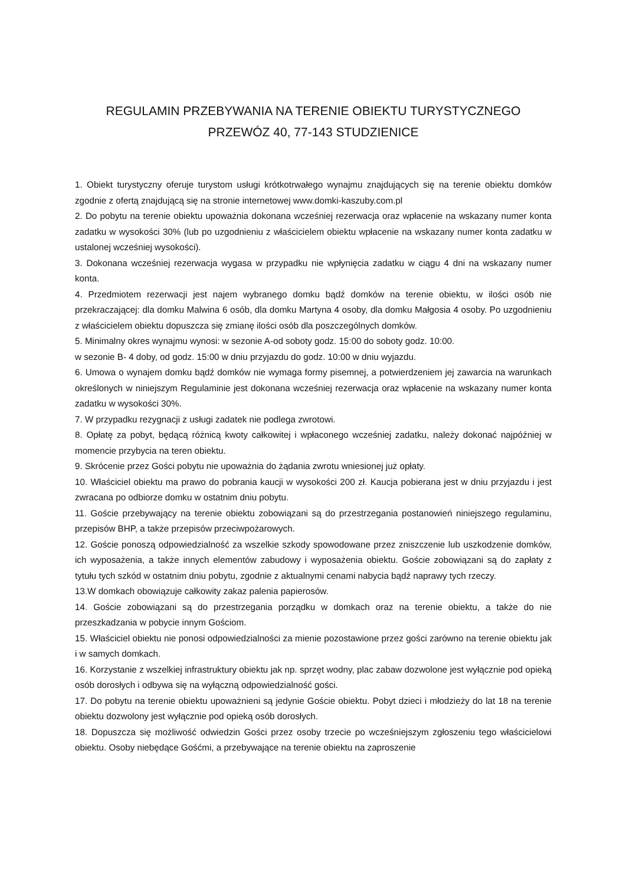REGULAMIN PRZEBYWANIA NA TERENIE OBIEKTU TURYSTYCZNEGO
PRZEWÓZ 40, 77-143 STUDZIENICE
1. Obiekt turystyczny oferuje turystom usługi krótkotrwałego wynajmu znajdujących się na terenie obiektu domków zgodnie z ofertą znajdującą się na stronie internetowej www.domki-kaszuby.com.pl
2. Do pobytu na terenie obiektu upoważnia dokonana wcześniej rezerwacja oraz wpłacenie na wskazany numer konta zadatku w wysokości 30% (lub po uzgodnieniu z właścicielem obiektu wpłacenie na wskazany numer konta zadatku w ustalonej wcześniej wysokości).
3. Dokonana wcześniej rezerwacja wygasa w przypadku nie wpłynięcia zadatku w ciągu 4 dni na wskazany numer konta.
4. Przedmiotem rezerwacji jest najem wybranego domku bądź domków na terenie obiektu, w ilości osób nie przekraczającej: dla domku Malwina 6 osób, dla domku Martyna 4 osoby, dla domku Małgosia 4 osoby. Po uzgodnieniu z właścicielem obiektu dopuszcza się zmianę ilości osób dla poszczególnych domków.
5. Minimalny okres wynajmu wynosi: w sezonie A-od soboty godz. 15:00 do soboty godz. 10:00.
w sezonie B- 4 doby, od godz. 15:00 w dniu przyjazdu do godz. 10:00 w dniu wyjazdu.
6. Umowa o wynajem domku bądź domków nie wymaga formy pisemnej, a potwierdzeniem jej zawarcia na warunkach określonych w niniejszym Regulaminie jest dokonana wcześniej rezerwacja oraz wpłacenie na wskazany numer konta zadatku w wysokości 30%.
7. W przypadku rezygnacji z usługi zadatek nie podlega zwrotowi.
8. Opłatę za pobyt, będącą różnicą kwoty całkowitej i wpłaconego wcześniej zadatku, należy dokonać najpóźniej w momencie przybycia na teren obiektu.
9. Skrócenie przez Gości pobytu nie upoważnia do żądania zwrotu wniesionej już opłaty.
10. Właściciel obiektu ma prawo do pobrania kaucji w wysokości 200 zł. Kaucja pobierana jest w dniu przyjazdu i jest zwracana po odbiorze domku w ostatnim dniu pobytu.
11. Goście przebywający na terenie obiektu zobowiązani są do przestrzegania postanowień niniejszego regulaminu, przepisów BHP, a także przepisów przeciwpożarowych.
12. Goście ponoszą odpowiedzialność za wszelkie szkody spowodowane przez zniszczenie lub uszkodzenie domków, ich wyposażenia, a także innych elementów zabudowy i wyposażenia obiektu. Goście zobowiązani są do zapłaty z tytułu tych szkód w ostatnim dniu pobytu, zgodnie z aktualnymi cenami nabycia bądź naprawy tych rzeczy.
13.W domkach obowiązuje całkowity zakaz palenia papierosów.
14. Goście zobowiązani są do przestrzegania porządku w domkach oraz na terenie obiektu, a także do nie przeszkadzania w pobycie innym Gościom.
15. Właściciel obiektu nie ponosi odpowiedzialności za mienie pozostawione przez gości zarówno na terenie obiektu jak i w samych domkach.
16. Korzystanie z wszelkiej infrastruktury obiektu jak np. sprzęt wodny, plac zabaw dozwolone jest wyłącznie pod opieką osób dorosłych i odbywa się na wyłączną odpowiedzialność gości.
17. Do pobytu na terenie obiektu upoważnieni są jedynie Goście obiektu. Pobyt dzieci i młodzieży do lat 18 na terenie obiektu dozwolony jest wyłącznie pod opieką osób dorosłych.
18. Dopuszcza się możliwość odwiedzin Gości przez osoby trzecie po wcześniejszym zgłoszeniu tego właścicielowi obiektu. Osoby niebędące Gośćmi, a przebywające na terenie obiektu na zaproszenie